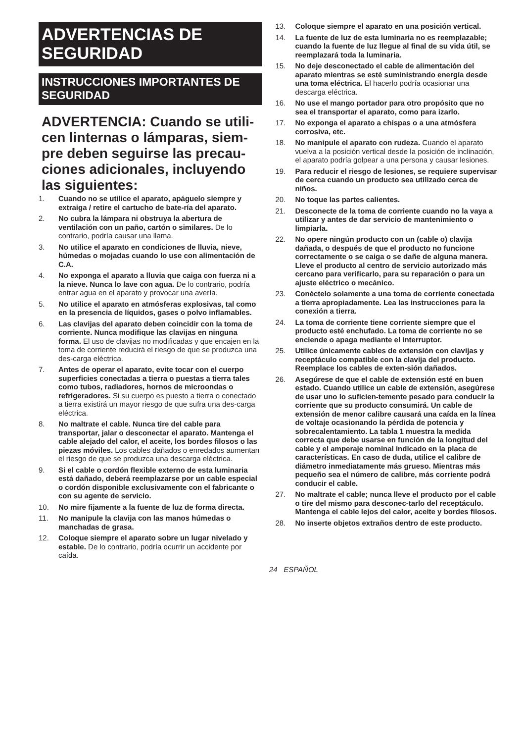ADVERTENCIAS DE SEGURIDAD
INSTRUCCIONES IMPORTANTES DE SEGURIDAD
ADVERTENCIA: Cuando se utili-cen linternas o lámparas, siem-pre deben seguirse las precau-ciones adicionales, incluyendo las siguientes:
1. Cuando no se utilice el aparato, apáguelo siempre y extraiga / retire el cartucho de bate-ría del aparato.
2. No cubra la lámpara ni obstruya la abertura de ventilación con un paño, cartón o similares. De lo contrario, podría causar una llama.
3. No utilice el aparato en condiciones de lluvia, nieve, húmedas o mojadas cuando lo use con alimentación de C.A.
4. No exponga el aparato a lluvia que caiga con fuerza ni a la nieve. Nunca lo lave con agua. De lo contrario, podría entrar agua en el aparato y provocar una avería.
5. No utilice el aparato en atmósferas explosivas, tal como en la presencia de líquidos, gases o polvo inflamables.
6. Las clavijas del aparato deben coincidir con la toma de corriente. Nunca modifique las clavijas en ninguna forma. El uso de clavijas no modificadas y que encajen en la toma de corriente reducirá el riesgo de que se produzca una des-carga eléctrica.
7. Antes de operar el aparato, evite tocar con el cuerpo superficies conectadas a tierra o puestas a tierra tales como tubos, radiadores, hornos de microondas o refrigeradores. Si su cuerpo es puesto a tierra o conectado a tierra existirá un mayor riesgo de que sufra una des-carga eléctrica.
8. No maltrate el cable. Nunca tire del cable para transportar, jalar o desconectar el aparato. Mantenga el cable alejado del calor, el aceite, los bordes filosos o las piezas móviles. Los cables dañados o enredados aumentan el riesgo de que se produzca una descarga eléctrica.
9. Si el cable o cordón flexible externo de esta luminaria está dañado, deberá reemplazarse por un cable especial o cordón disponible exclusivamente con el fabricante o con su agente de servicio.
10. No mire fijamente a la fuente de luz de forma directa.
11. No manipule la clavija con las manos húmedas o manchadas de grasa.
12. Coloque siempre el aparato sobre un lugar nivelado y estable. De lo contrario, podría ocurrir un accidente por caída.
13. Coloque siempre el aparato en una posición vertical.
14. La fuente de luz de esta luminaria no es reemplazable; cuando la fuente de luz llegue al final de su vida útil, se reemplazará toda la luminaria.
15. No deje desconectado el cable de alimentación del aparato mientras se esté suministrando energía desde una toma eléctrica. El hacerlo podría ocasionar una descarga eléctrica.
16. No use el mango portador para otro propósito que no sea el transportar el aparato, como para izarlo.
17. No exponga el aparato a chispas o a una atmósfera corrosiva, etc.
18. No manipule el aparato con rudeza. Cuando el aparato vuelva a la posición vertical desde la posición de inclinación, el aparato podría golpear a una persona y causar lesiones.
19. Para reducir el riesgo de lesiones, se requiere supervisar de cerca cuando un producto sea utilizado cerca de niños.
20. No toque las partes calientes.
21. Desconecte de la toma de corriente cuando no la vaya a utilizar y antes de dar servicio de mantenimiento o limpiarla.
22. No opere ningún producto con un (cable o) clavija dañada, o después de que el producto no funcione correctamente o se caiga o se dañe de alguna manera. Lleve el producto al centro de servicio autorizado más cercano para verificarlo, para su reparación o para un ajuste eléctrico o mecánico.
23. Conéctelo solamente a una toma de corriente conectada a tierra apropiadamente. Lea las instrucciones para la conexión a tierra.
24. La toma de corriente tiene corriente siempre que el producto esté enchufado. La toma de corriente no se enciende o apaga mediante el interruptor.
25. Utilice únicamente cables de extensión con clavijas y receptáculo compatible con la clavija del producto. Reemplace los cables de exten-sión dañados.
26. Asegúrese de que el cable de extensión esté en buen estado. Cuando utilice un cable de extensión, asegúrese de usar uno lo suficien-temente pesado para conducir la corriente que su producto consumirá. Un cable de extensión de menor calibre causará una caída en la línea de voltaje ocasionando la pérdida de potencia y sobrecalentamiento. La tabla 1 muestra la medida correcta que debe usarse en función de la longitud del cable y el amperaje nominal indicado en la placa de características. En caso de duda, utilice el calibre de diámetro inmediatamente más grueso. Mientras más pequeño sea el número de calibre, más corriente podrá conducir el cable.
27. No maltrate el cable; nunca lleve el producto por el cable o tire del mismo para desconec-tarlo del receptáculo. Mantenga el cable lejos del calor, aceite y bordes filosos.
28. No inserte objetos extraños dentro de este producto.
24 ESPAÑOL